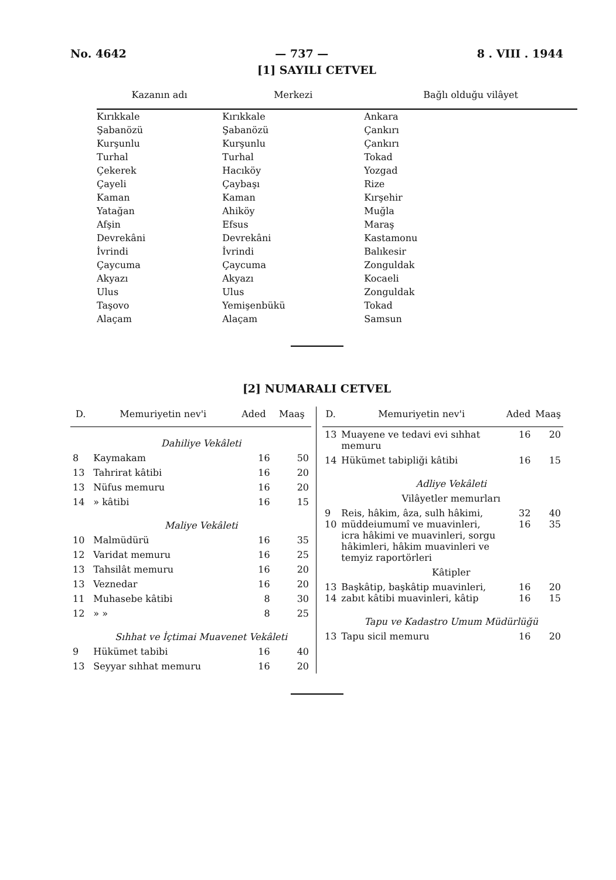No. 4642 — 737 — 8 . VIII . 1944
[1] SAYILI CETVEL
| Kazanın adı | Merkezi | Bağlı olduğu vilâyet |
| --- | --- | --- |
| Kırıkkale | Kırıkkale | Ankara |
| Şabanözü | Şabanözü | Çankırı |
| Kurşunlu | Kurşunlu | Çankırı |
| Turhal | Turhal | Tokad |
| Çekerek | Hacıköy | Yozgad |
| Çayeli | Çaybaşı | Rize |
| Kaman | Kaman | Kırşehir |
| Yatağan | Ahiköy | Muğla |
| Afşin | Efsus | Maraş |
| Devrekâni | Devrekâni | Kastamonu |
| İvrindi | İvrindi | Balıkesir |
| Çaycuma | Çaycuma | Zonguldak |
| Akyazı | Akyazı | Kocaeli |
| Ulus | Ulus | Zonguldak |
| Taşovo | Yemişenbükü | Tokad |
| Alaçam | Alaçam | Samsun |
[2] NUMARALI CETVEL
| D. | Memuriyetin nev'i | Aded | Maaş |
| --- | --- | --- | --- |
| | Dahiliye Vekâleti | | |
| 8 | Kaymakam | 16 | 50 |
| 13 | Tahrirat kâtibi | 16 | 20 |
| 13 | Nüfus memuru | 16 | 20 |
| 14 | » kâtibi | 16 | 15 |
| | Maliye Vekâleti | | |
| 10 | Malmüdürü | 16 | 35 |
| 12 | Varidat memuru | 16 | 25 |
| 13 | Tahsilât memuru | 16 | 20 |
| 13 | Veznedar | 16 | 20 |
| 11 | Muhasebe kâtibi | 8 | 30 |
| 12 | » » | 8 | 25 |
| | Sıhhat ve İçtimai Muavenet Vekâleti | | |
| 9 | Hükümet tabibi | 16 | 40 |
| 13 | Seyyar sıhhat memuru | 16 | 20 |
| D. | Memuriyetin nev'i | Aded | Maaş |
| --- | --- | --- | --- |
| 13 | Muayene ve tedavi evi sıhhat memuru | 16 | 20 |
| 14 | Hükümet tabipliği kâtibi | 16 | 15 |
| | Adliye Vekâleti | | |
| | Vilâyetler memurları | | |
| 9 10 | Reis, hâkim, âza, sulh hâkimi, müddeiumumî ve muavinleri, icra hâkimi ve muavinleri, sorgu hâkimleri, hâkim muavinleri ve temyiz raportörleri | 32 16 | 40 35 |
| | Kâtipler | | |
| 13 14 | Başkâtip, başkâtip muavinleri, zabıt kâtibi muavinleri, kâtip | 16 16 | 20 15 |
| | Tapu ve Kadastro Umum Müdürlüğü | | |
| 13 | Tapu sicil memuru | 16 | 20 |